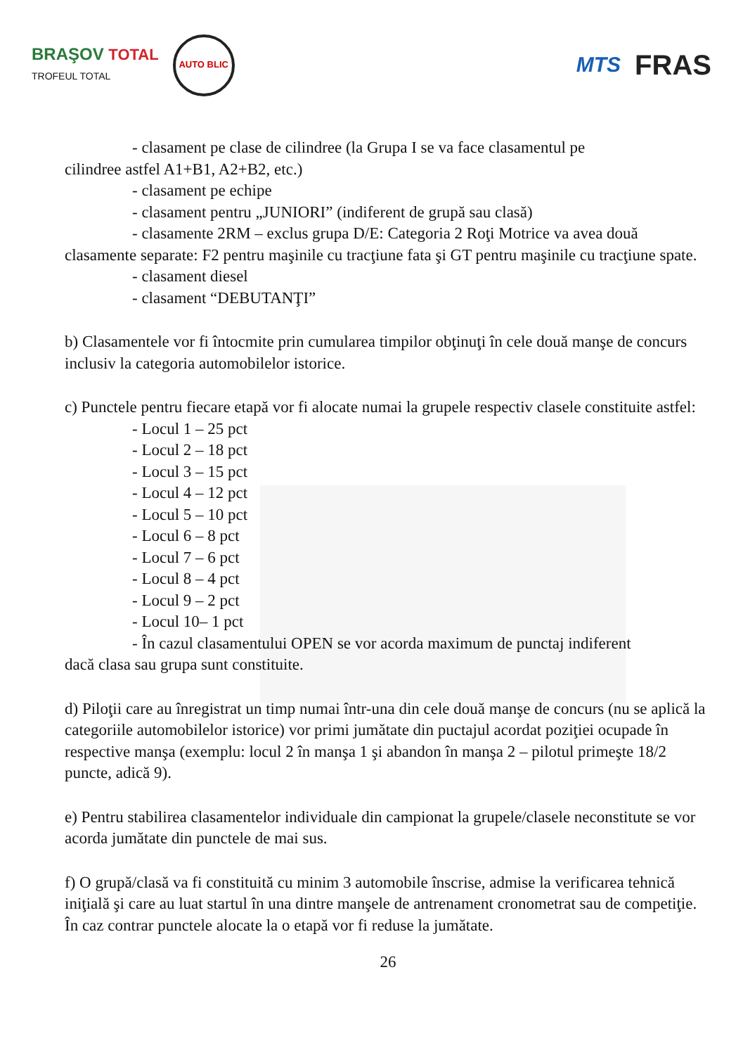BRAŞOV TOTAL
TROFEUL TOTAL
AUTO BLIC
MTS
FRAS
- clasament pe clase de cilindree (la Grupa I se va face clasamentul pe
cilindree astfel A1+B1, A2+B2, etc.)
- clasament pe echipe
- clasament pentru „JUNIORI” (indiferent de grupă sau clasă)
- clasamente 2RM – exclus grupa D/E: Categoria 2 Roţi Motrice va avea două
clasamente separate: F2 pentru maşinile cu tracţiune fata şi GT pentru maşinile cu tracţiune spate.
- clasament diesel
- clasament “DEBUTANŢI”
b) Clasamentele vor fi întocmite prin cumularea timpilor obţinuţi în cele două manşe de concurs inclusiv la categoria automobilelor istorice.
c) Punctele pentru fiecare etapă vor fi alocate numai la grupele respectiv clasele constituite astfel:
- Locul 1 – 25 pct
- Locul 2 – 18 pct
- Locul 3 – 15 pct
- Locul 4 – 12 pct
- Locul 5 – 10 pct
- Locul 6 – 8 pct
- Locul 7 – 6 pct
- Locul 8 – 4 pct
- Locul 9 – 2 pct
- Locul 10– 1 pct
- În cazul clasamentului OPEN se vor acorda maximum de punctaj indiferent
dacă clasa sau grupa sunt constituite.
d) Piloţii care au înregistrat un timp numai într-una din cele două manşe de concurs (nu se aplică la categoriile automobilelor istorice) vor primi jumătate din puctajul acordat poziţiei ocupade în respective manşa (exemplu: locul 2 în manşa 1 şi abandon în manşa 2 – pilotul primeşte 18/2 puncte, adică 9).
e) Pentru stabilirea clasamentelor individuale din campionat la grupele/clasele neconstitute se vor acorda jumătate din punctele de mai sus.
f) O grupă/clasă va fi constituită cu minim 3 automobile înscrise, admise la verificarea tehnică iniţială şi care au luat startul în una dintre manşele de antrenament cronometrat sau de competiţie. În caz contrar punctele alocate la o etapă vor fi reduse la jumătate.
26